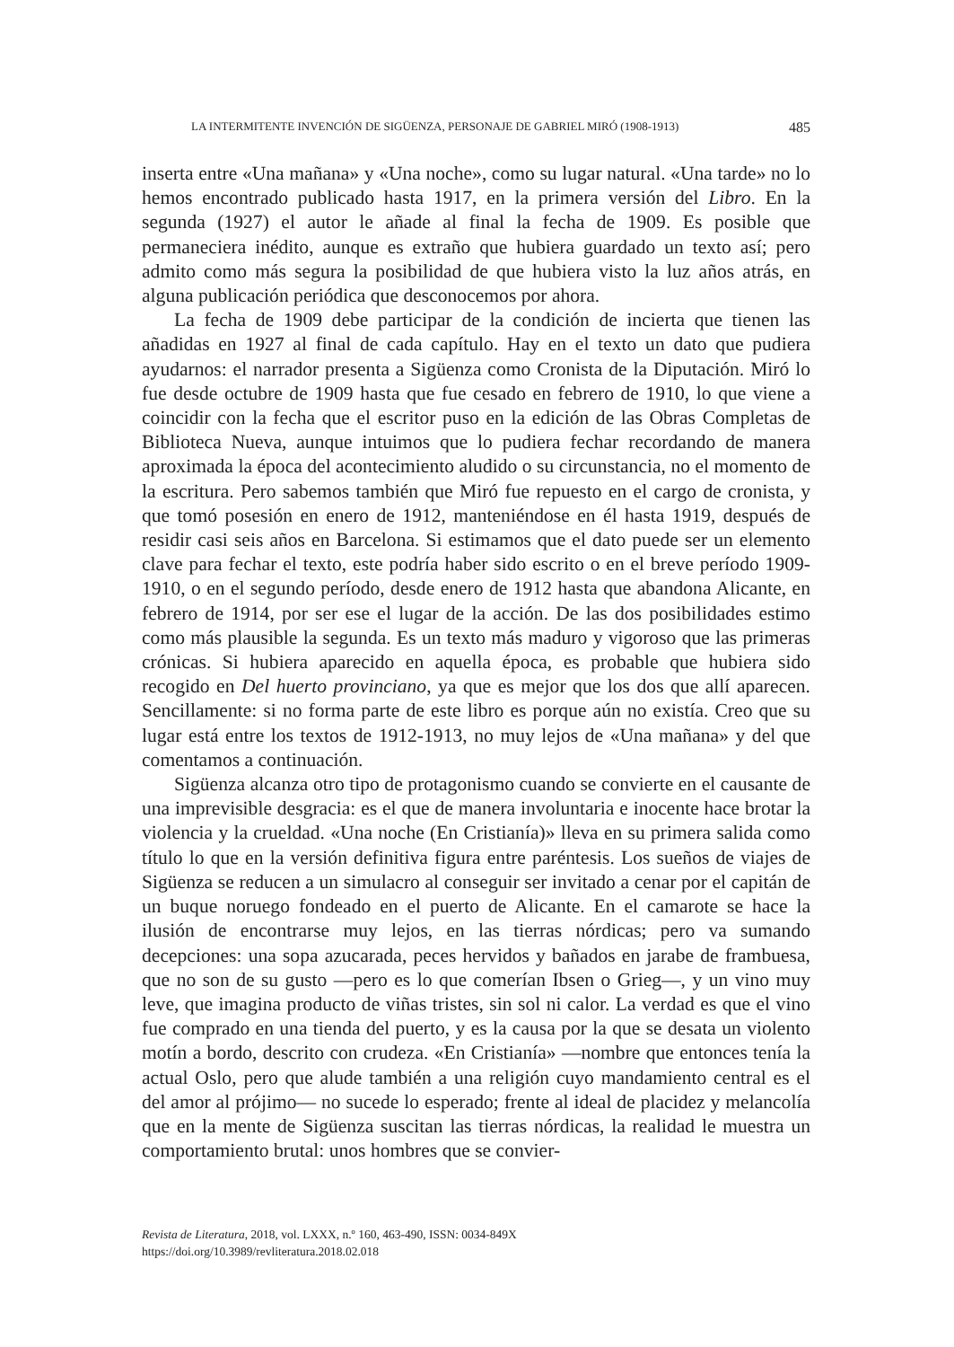LA INTERMITENTE INVENCIÓN DE SIGÜENZA, PERSONAJE DE GABRIEL MIRÓ (1908-1913) 485
inserta entre «Una mañana» y «Una noche», como su lugar natural. «Una tarde» no lo hemos encontrado publicado hasta 1917, en la primera versión del Libro. En la segunda (1927) el autor le añade al final la fecha de 1909. Es posible que permaneciera inédito, aunque es extraño que hubiera guardado un texto así; pero admito como más segura la posibilidad de que hubiera visto la luz años atrás, en alguna publicación periódica que desconocemos por ahora.
La fecha de 1909 debe participar de la condición de incierta que tienen las añadidas en 1927 al final de cada capítulo. Hay en el texto un dato que pudiera ayudarnos: el narrador presenta a Sigüenza como Cronista de la Diputación. Miró lo fue desde octubre de 1909 hasta que fue cesado en febrero de 1910, lo que viene a coincidir con la fecha que el escritor puso en la edición de las Obras Completas de Biblioteca Nueva, aunque intuimos que lo pudiera fechar recordando de manera aproximada la época del acontecimiento aludido o su circunstancia, no el momento de la escritura. Pero sabemos también que Miró fue repuesto en el cargo de cronista, y que tomó posesión en enero de 1912, manteniéndose en él hasta 1919, después de residir casi seis años en Barcelona. Si estimamos que el dato puede ser un elemento clave para fechar el texto, este podría haber sido escrito o en el breve período 1909-1910, o en el segundo período, desde enero de 1912 hasta que abandona Alicante, en febrero de 1914, por ser ese el lugar de la acción. De las dos posibilidades estimo como más plausible la segunda. Es un texto más maduro y vigoroso que las primeras crónicas. Si hubiera aparecido en aquella época, es probable que hubiera sido recogido en Del huerto provinciano, ya que es mejor que los dos que allí aparecen. Sencillamente: si no forma parte de este libro es porque aún no existía. Creo que su lugar está entre los textos de 1912-1913, no muy lejos de «Una mañana» y del que comentamos a continuación.
Sigüenza alcanza otro tipo de protagonismo cuando se convierte en el causante de una imprevisible desgracia: es el que de manera involuntaria e inocente hace brotar la violencia y la crueldad. «Una noche (En Cristianía)» lleva en su primera salida como título lo que en la versión definitiva figura entre paréntesis. Los sueños de viajes de Sigüenza se reducen a un simulacro al conseguir ser invitado a cenar por el capitán de un buque noruego fondeado en el puerto de Alicante. En el camarote se hace la ilusión de encontrarse muy lejos, en las tierras nórdicas; pero va sumando decepciones: una sopa azucarada, peces hervidos y bañados en jarabe de frambuesa, que no son de su gusto —pero es lo que comerían Ibsen o Grieg—, y un vino muy leve, que imagina producto de viñas tristes, sin sol ni calor. La verdad es que el vino fue comprado en una tienda del puerto, y es la causa por la que se desata un violento motín a bordo, descrito con crudeza. «En Cristianía» —nombre que entonces tenía la actual Oslo, pero que alude también a una religión cuyo mandamiento central es el del amor al prójimo— no sucede lo esperado; frente al ideal de placidez y melancolía que en la mente de Sigüenza suscitan las tierras nórdicas, la realidad le muestra un comportamiento brutal: unos hombres que se convier-
Revista de Literatura, 2018, vol. LXXX, n.º 160, 463-490, ISSN: 0034-849X
https://doi.org/10.3989/revliteratura.2018.02.018